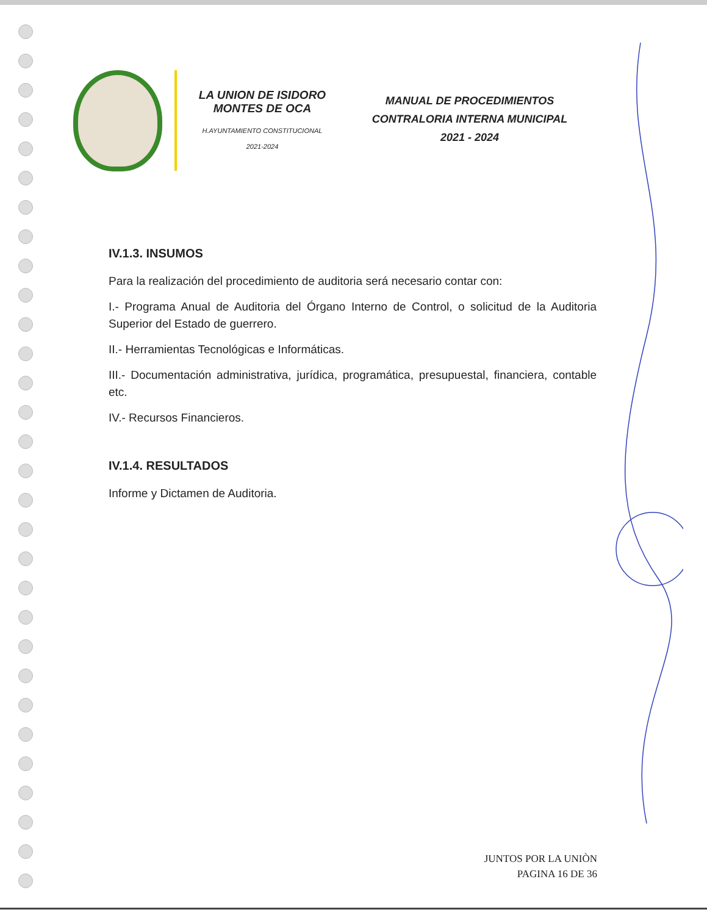LA UNION DE ISIDORO
MONTES DE OCA
H.AYUNTAMIENTO CONSTITUCIONAL
2021-2024
MANUAL DE PROCEDIMIENTOS
CONTRALORIA INTERNA MUNICIPAL
2021 - 2024
IV.1.3. INSUMOS
Para la realización del procedimiento de auditoria será necesario contar con:
I.- Programa Anual de Auditoria del Órgano Interno de Control, o solicitud de la Auditoria Superior del Estado de guerrero.
II.- Herramientas Tecnológicas e Informáticas.
III.- Documentación administrativa, jurídica, programática, presupuestal, financiera, contable etc.
IV.- Recursos Financieros.
IV.1.4. RESULTADOS
Informe y Dictamen de Auditoria.
JUNTOS POR LA UNIÒN
PAGINA 16 DE 36